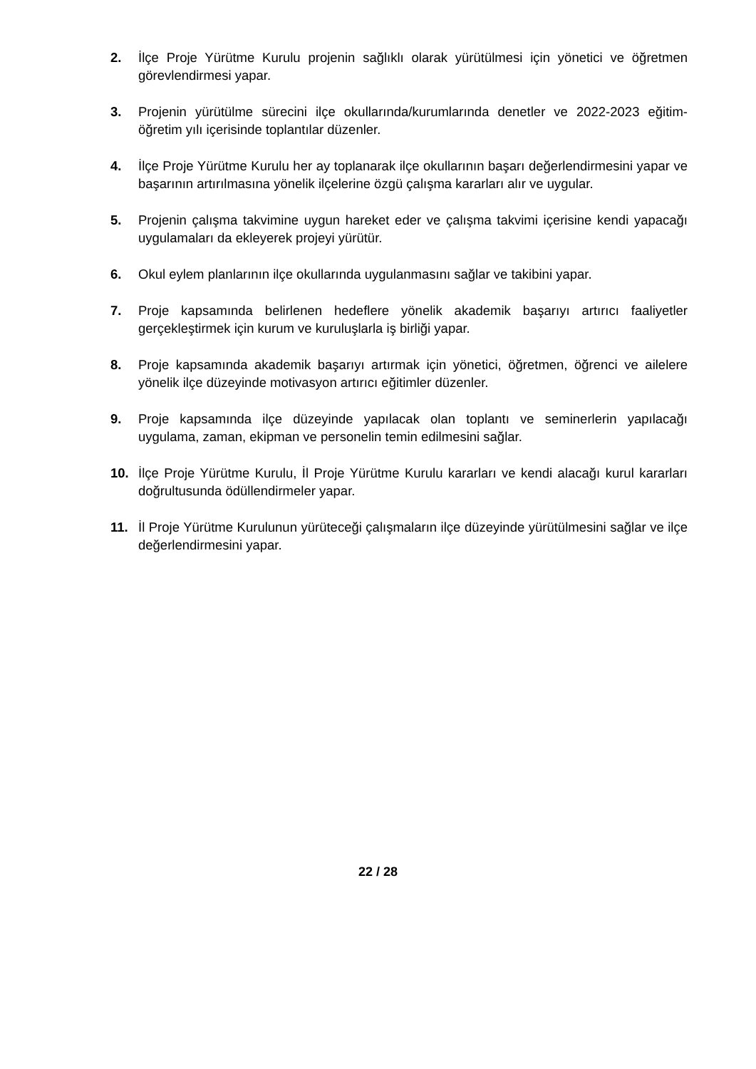2. İlçe Proje Yürütme Kurulu projenin sağlıklı olarak yürütülmesi için yönetici ve öğretmen görevlendirmesi yapar.
3. Projenin yürütülme sürecini ilçe okullarında/kurumlarında denetler ve 2022-2023 eğitim-öğretim yılı içerisinde toplantılar düzenler.
4. İlçe Proje Yürütme Kurulu her ay toplanarak ilçe okullarının başarı değerlendirmesini yapar ve başarının artırılmasına yönelik ilçelerine özgü çalışma kararları alır ve uygular.
5. Projenin çalışma takvimine uygun hareket eder ve çalışma takvimi içerisine kendi yapacağı uygulamaları da ekleyerek projeyi yürütür.
6. Okul eylem planlarının ilçe okullarında uygulanmasını sağlar ve takibini yapar.
7. Proje kapsamında belirlenen hedeflere yönelik akademik başarıyı artırıcı faaliyetler gerçekleştirmek için kurum ve kuruluşlarla iş birliği yapar.
8. Proje kapsamında akademik başarıyı artırmak için yönetici, öğretmen, öğrenci ve ailelere yönelik ilçe düzeyinde motivasyon artırıcı eğitimler düzenler.
9. Proje kapsamında ilçe düzeyinde yapılacak olan toplantı ve seminerlerin yapılacağı uygulama, zaman, ekipman ve personelin temin edilmesini sağlar.
10. İlçe Proje Yürütme Kurulu, İl Proje Yürütme Kurulu kararları ve kendi alacağı kurul kararları doğrultusunda ödüllendirmeler yapar.
11. İl Proje Yürütme Kurulunun yürüteceği çalışmaların ilçe düzeyinde yürütülmesini sağlar ve ilçe değerlendirmesini yapar.
22 / 28